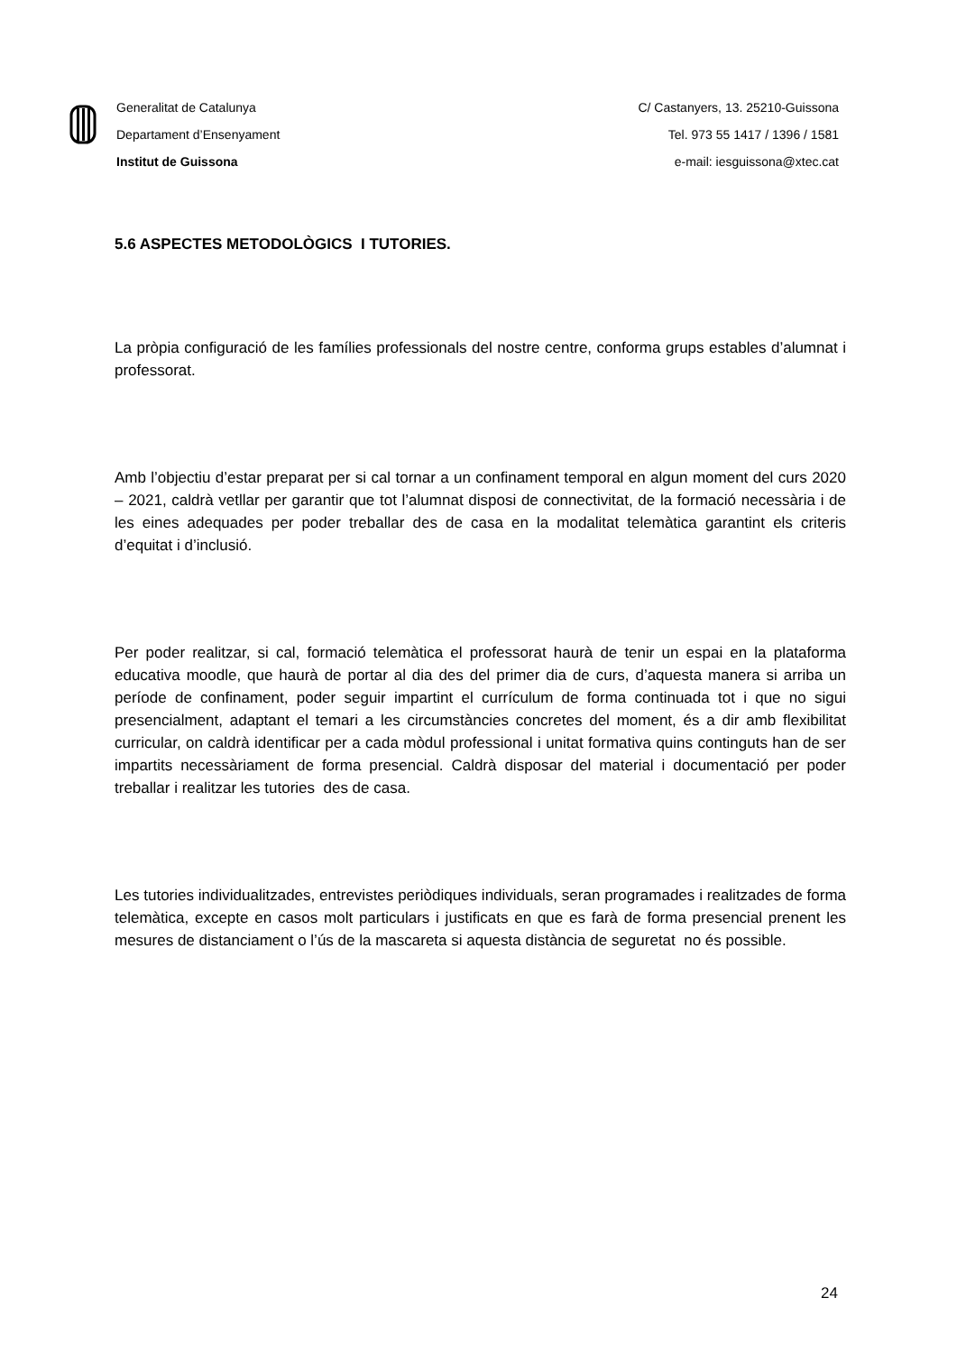Generalitat de Catalunya
Departament d’Ensenyament
Institut de Guissona
C/ Castanyers, 13. 25210-Guissona
Tel. 973 55 1417 / 1396 / 1581
e-mail: iesguissona@xtec.cat
5.6 ASPECTES METODOLÒGICS I TUTORIES.
La pròpia configuració de les famílies professionals del nostre centre, conforma grups estables d’alumnat i professorat.
Amb l’objectiu d’estar preparat per si cal tornar a un confinament temporal en algun moment del curs 2020 – 2021, caldrà vetllar per garantir que tot l’alumnat disposi de connectivitat, de la formació necessària i de les eines adequades per poder treballar des de casa en la modalitat telemàtica garantint els criteris d’equitat i d’inclusió.
Per poder realitzar, si cal, formació telemàtica el professorat haurà de tenir un espai en la plataforma educativa moodle, que haurà de portar al dia des del primer dia de curs, d’aquesta manera si arriba un període de confinament, poder seguir impartint el currículum de forma continuada tot i que no sigui presencialment, adaptant el temari a les circumstàncies concretes del moment, és a dir amb flexibilitat curricular, on caldrà identificar per a cada mòdul professional i unitat formativa quins continguts han de ser impartits necessàriament de forma presencial. Caldrà disposar del material i documentació per poder treballar i realitzar les tutories des de casa.
Les tutories individualitzades, entrevistes periòdiques individuals, seran programades i realitzades de forma telemàtica, excepte en casos molt particulars i justificats en que es farà de forma presencial prenent les mesures de distanciament o l’ús de la mascareta si aquesta distància de seguretat no és possible.
24